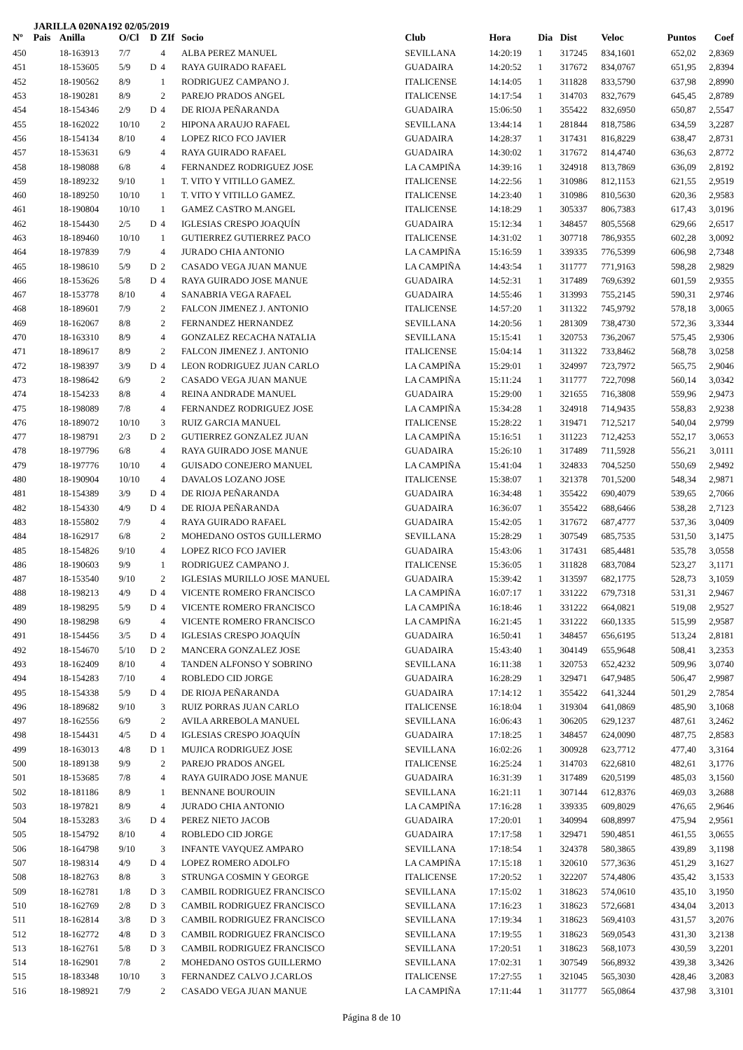JARILLA 020NA192 02/05/2019
| Nº | Pais | Anilla | O/Cl | D | ZIf | Socio | Club | Hora | Dia | Dist | Veloc | Puntos | Coef |
| --- | --- | --- | --- | --- | --- | --- | --- | --- | --- | --- | --- | --- | --- |
| 450 | | 18-163913 | 7/7 | | 4 | ALBA PEREZ MANUEL | SEVILLANA | 14:20:19 | 1 | 317245 | 834,1601 | 652,02 | 2,8369 |
| 451 | | 18-153605 | 5/9 | D | 4 | RAYA GUIRADO RAFAEL | GUADAIRA | 14:20:52 | 1 | 317672 | 834,0767 | 651,95 | 2,8394 |
| 452 | | 18-190562 | 8/9 | | 1 | RODRIGUEZ CAMPANO J. | ITALICENSE | 14:14:05 | 1 | 311828 | 833,5790 | 637,98 | 2,8990 |
| 453 | | 18-190281 | 8/9 | | 2 | PAREJO PRADOS ANGEL | ITALICENSE | 14:17:54 | 1 | 314703 | 832,7679 | 645,45 | 2,8789 |
| 454 | | 18-154346 | 2/9 | D | 4 | DE RIOJA PEÑARANDA | GUADAIRA | 15:06:50 | 1 | 355422 | 832,6950 | 650,87 | 2,5547 |
| 455 | | 18-162022 | 10/10 | | 2 | HIPONA ARAUJO RAFAEL | SEVILLANA | 13:44:14 | 1 | 281844 | 818,7586 | 634,59 | 3,2287 |
| 456 | | 18-154134 | 8/10 | | 4 | LOPEZ RICO FCO JAVIER | GUADAIRA | 14:28:37 | 1 | 317431 | 816,8229 | 638,47 | 2,8731 |
| 457 | | 18-153631 | 6/9 | | 4 | RAYA GUIRADO RAFAEL | GUADAIRA | 14:30:02 | 1 | 317672 | 814,4740 | 636,63 | 2,8772 |
| 458 | | 18-198088 | 6/8 | | 4 | FERNANDEZ RODRIGUEZ JOSE | LA CAMPIÑA | 14:39:16 | 1 | 324918 | 813,7869 | 636,09 | 2,8192 |
| 459 | | 18-189232 | 9/10 | | 1 | T. VITO Y VITILLO GAMEZ. | ITALICENSE | 14:22:56 | 1 | 310986 | 812,1153 | 621,55 | 2,9519 |
| 460 | | 18-189250 | 10/10 | | 1 | T. VITO Y VITILLO GAMEZ. | ITALICENSE | 14:23:40 | 1 | 310986 | 810,5630 | 620,36 | 2,9583 |
| 461 | | 18-190804 | 10/10 | | 1 | GAMEZ CASTRO M.ANGEL | ITALICENSE | 14:18:29 | 1 | 305337 | 806,7383 | 617,43 | 3,0196 |
| 462 | | 18-154430 | 2/5 | D | 4 | IGLESIAS CRESPO JOAQUÍN | GUADAIRA | 15:12:34 | 1 | 348457 | 805,5568 | 629,66 | 2,6517 |
| 463 | | 18-189460 | 10/10 | | 1 | GUTIERREZ GUTIERREZ PACO | ITALICENSE | 14:31:02 | 1 | 307718 | 786,9355 | 602,28 | 3,0092 |
| 464 | | 18-197839 | 7/9 | | 4 | JURADO CHIA ANTONIO | LA CAMPIÑA | 15:16:59 | 1 | 339335 | 776,5399 | 606,98 | 2,7348 |
| 465 | | 18-198610 | 5/9 | D | 2 | CASADO VEGA JUAN MANUE | LA CAMPIÑA | 14:43:54 | 1 | 311777 | 771,9163 | 598,28 | 2,9829 |
| 466 | | 18-153626 | 5/8 | D | 4 | RAYA GUIRADO JOSE MANUE | GUADAIRA | 14:52:31 | 1 | 317489 | 769,6392 | 601,59 | 2,9355 |
| 467 | | 18-153778 | 8/10 | | 4 | SANABRIA VEGA RAFAEL | GUADAIRA | 14:55:46 | 1 | 313993 | 755,2145 | 590,31 | 2,9746 |
| 468 | | 18-189601 | 7/9 | | 2 | FALCON JIMENEZ J. ANTONIO | ITALICENSE | 14:57:20 | 1 | 311322 | 745,9792 | 578,18 | 3,0065 |
| 469 | | 18-162067 | 8/8 | | 2 | FERNANDEZ HERNANDEZ | SEVILLANA | 14:20:56 | 1 | 281309 | 738,4730 | 572,36 | 3,3344 |
| 470 | | 18-163310 | 8/9 | | 4 | GONZALEZ RECACHA NATALIA | SEVILLANA | 15:15:41 | 1 | 320753 | 736,2067 | 575,45 | 2,9306 |
| 471 | | 18-189617 | 8/9 | | 2 | FALCON JIMENEZ J. ANTONIO | ITALICENSE | 15:04:14 | 1 | 311322 | 733,8462 | 568,78 | 3,0258 |
| 472 | | 18-198397 | 3/9 | D | 4 | LEON RODRIGUEZ JUAN CARLO | LA CAMPIÑA | 15:29:01 | 1 | 324997 | 723,7972 | 565,75 | 2,9046 |
| 473 | | 18-198642 | 6/9 | | 2 | CASADO VEGA JUAN MANUE | LA CAMPIÑA | 15:11:24 | 1 | 311777 | 722,7098 | 560,14 | 3,0342 |
| 474 | | 18-154233 | 8/8 | | 4 | REINA ANDRADE MANUEL | GUADAIRA | 15:29:00 | 1 | 321655 | 716,3808 | 559,96 | 2,9473 |
| 475 | | 18-198089 | 7/8 | | 4 | FERNANDEZ RODRIGUEZ JOSE | LA CAMPIÑA | 15:34:28 | 1 | 324918 | 714,9435 | 558,83 | 2,9238 |
| 476 | | 18-189072 | 10/10 | | 3 | RUIZ GARCIA MANUEL | ITALICENSE | 15:28:22 | 1 | 319471 | 712,5217 | 540,04 | 2,9799 |
| 477 | | 18-198791 | 2/3 | D | 2 | GUTIERREZ GONZALEZ JUAN | LA CAMPIÑA | 15:16:51 | 1 | 311223 | 712,4253 | 552,17 | 3,0653 |
| 478 | | 18-197796 | 6/8 | | 4 | RAYA GUIRADO JOSE MANUE | GUADAIRA | 15:26:10 | 1 | 317489 | 711,5928 | 556,21 | 3,0111 |
| 479 | | 18-197776 | 10/10 | | 4 | GUISADO CONEJERO MANUEL | LA CAMPIÑA | 15:41:04 | 1 | 324833 | 704,5250 | 550,69 | 2,9492 |
| 480 | | 18-190904 | 10/10 | | 4 | DAVALOS LOZANO JOSE | ITALICENSE | 15:38:07 | 1 | 321378 | 701,5200 | 548,34 | 2,9871 |
| 481 | | 18-154389 | 3/9 | D | 4 | DE RIOJA PEÑARANDA | GUADAIRA | 16:34:48 | 1 | 355422 | 690,4079 | 539,65 | 2,7066 |
| 482 | | 18-154330 | 4/9 | D | 4 | DE RIOJA PEÑARANDA | GUADAIRA | 16:36:07 | 1 | 355422 | 688,6466 | 538,28 | 2,7123 |
| 483 | | 18-155802 | 7/9 | | 4 | RAYA GUIRADO RAFAEL | GUADAIRA | 15:42:05 | 1 | 317672 | 687,4777 | 537,36 | 3,0409 |
| 484 | | 18-162917 | 6/8 | | 2 | MOHEDANO OSTOS GUILLERMO | SEVILLANA | 15:28:29 | 1 | 307549 | 685,7535 | 531,50 | 3,1475 |
| 485 | | 18-154826 | 9/10 | | 4 | LOPEZ RICO FCO JAVIER | GUADAIRA | 15:43:06 | 1 | 317431 | 685,4481 | 535,78 | 3,0558 |
| 486 | | 18-190603 | 9/9 | | 1 | RODRIGUEZ CAMPANO J. | ITALICENSE | 15:36:05 | 1 | 311828 | 683,7084 | 523,27 | 3,1171 |
| 487 | | 18-153540 | 9/10 | | 2 | IGLESIAS MURILLO JOSE MANUEL | GUADAIRA | 15:39:42 | 1 | 313597 | 682,1775 | 528,73 | 3,1059 |
| 488 | | 18-198213 | 4/9 | D | 4 | VICENTE ROMERO FRANCISCO | LA CAMPIÑA | 16:07:17 | 1 | 331222 | 679,7318 | 531,31 | 2,9467 |
| 489 | | 18-198295 | 5/9 | D | 4 | VICENTE ROMERO FRANCISCO | LA CAMPIÑA | 16:18:46 | 1 | 331222 | 664,0821 | 519,08 | 2,9527 |
| 490 | | 18-198298 | 6/9 | | 4 | VICENTE ROMERO FRANCISCO | LA CAMPIÑA | 16:21:45 | 1 | 331222 | 660,1335 | 515,99 | 2,9587 |
| 491 | | 18-154456 | 3/5 | D | 4 | IGLESIAS CRESPO JOAQUÍN | GUADAIRA | 16:50:41 | 1 | 348457 | 656,6195 | 513,24 | 2,8181 |
| 492 | | 18-154670 | 5/10 | D | 2 | MANCERA GONZALEZ JOSE | GUADAIRA | 15:43:40 | 1 | 304149 | 655,9648 | 508,41 | 3,2353 |
| 493 | | 18-162409 | 8/10 | | 4 | TANDEN ALFONSO Y SOBRINO | SEVILLANA | 16:11:38 | 1 | 320753 | 652,4232 | 509,96 | 3,0740 |
| 494 | | 18-154283 | 7/10 | | 4 | ROBLEDO CID JORGE | GUADAIRA | 16:28:29 | 1 | 329471 | 647,9485 | 506,47 | 2,9987 |
| 495 | | 18-154338 | 5/9 | D | 4 | DE RIOJA PEÑARANDA | GUADAIRA | 17:14:12 | 1 | 355422 | 641,3244 | 501,29 | 2,7854 |
| 496 | | 18-189682 | 9/10 | | 3 | RUIZ PORRAS JUAN CARLO | ITALICENSE | 16:18:04 | 1 | 319304 | 641,0869 | 485,90 | 3,1068 |
| 497 | | 18-162556 | 6/9 | | 2 | AVILA ARREBOLA MANUEL | SEVILLANA | 16:06:43 | 1 | 306205 | 629,1237 | 487,61 | 3,2462 |
| 498 | | 18-154431 | 4/5 | D | 4 | IGLESIAS CRESPO JOAQUÍN | GUADAIRA | 17:18:25 | 1 | 348457 | 624,0090 | 487,75 | 2,8583 |
| 499 | | 18-163013 | 4/8 | D | 1 | MUJICA RODRIGUEZ JOSE | SEVILLANA | 16:02:26 | 1 | 300928 | 623,7712 | 477,40 | 3,3164 |
| 500 | | 18-189138 | 9/9 | | 2 | PAREJO PRADOS ANGEL | ITALICENSE | 16:25:24 | 1 | 314703 | 622,6810 | 482,61 | 3,1776 |
| 501 | | 18-153685 | 7/8 | | 4 | RAYA GUIRADO JOSE MANUE | GUADAIRA | 16:31:39 | 1 | 317489 | 620,5199 | 485,03 | 3,1560 |
| 502 | | 18-181186 | 8/9 | | 1 | BENNANE BOUROUIN | SEVILLANA | 16:21:11 | 1 | 307144 | 612,8376 | 469,03 | 3,2688 |
| 503 | | 18-197821 | 8/9 | | 4 | JURADO CHIA ANTONIO | LA CAMPIÑA | 17:16:28 | 1 | 339335 | 609,8029 | 476,65 | 2,9646 |
| 504 | | 18-153283 | 3/6 | D | 4 | PEREZ NIETO JACOB | GUADAIRA | 17:20:01 | 1 | 340994 | 608,8997 | 475,94 | 2,9561 |
| 505 | | 18-154792 | 8/10 | | 4 | ROBLEDO CID JORGE | GUADAIRA | 17:17:58 | 1 | 329471 | 590,4851 | 461,55 | 3,0655 |
| 506 | | 18-164798 | 9/10 | | 3 | INFANTE VAYQUEZ AMPARO | SEVILLANA | 17:18:54 | 1 | 324378 | 580,3865 | 439,89 | 3,1198 |
| 507 | | 18-198314 | 4/9 | D | 4 | LOPEZ ROMERO ADOLFO | LA CAMPIÑA | 17:15:18 | 1 | 320610 | 577,3636 | 451,29 | 3,1627 |
| 508 | | 18-182763 | 8/8 | | 3 | STRUNGA COSMIN Y GEORGE | ITALICENSE | 17:20:52 | 1 | 322207 | 574,4806 | 435,42 | 3,1533 |
| 509 | | 18-162781 | 1/8 | D | 3 | CAMBIL RODRIGUEZ FRANCISCO | SEVILLANA | 17:15:02 | 1 | 318623 | 574,0610 | 435,10 | 3,1950 |
| 510 | | 18-162769 | 2/8 | D | 3 | CAMBIL RODRIGUEZ FRANCISCO | SEVILLANA | 17:16:23 | 1 | 318623 | 572,6681 | 434,04 | 3,2013 |
| 511 | | 18-162814 | 3/8 | D | 3 | CAMBIL RODRIGUEZ FRANCISCO | SEVILLANA | 17:19:34 | 1 | 318623 | 569,4103 | 431,57 | 3,2076 |
| 512 | | 18-162772 | 4/8 | D | 3 | CAMBIL RODRIGUEZ FRANCISCO | SEVILLANA | 17:19:55 | 1 | 318623 | 569,0543 | 431,30 | 3,2138 |
| 513 | | 18-162761 | 5/8 | D | 3 | CAMBIL RODRIGUEZ FRANCISCO | SEVILLANA | 17:20:51 | 1 | 318623 | 568,1073 | 430,59 | 3,2201 |
| 514 | | 18-162901 | 7/8 | | 2 | MOHEDANO OSTOS GUILLERMO | SEVILLANA | 17:02:31 | 1 | 307549 | 566,8932 | 439,38 | 3,3426 |
| 515 | | 18-183348 | 10/10 | | 3 | FERNANDEZ CALVO J.CARLOS | ITALICENSE | 17:27:55 | 1 | 321045 | 565,3030 | 428,46 | 3,2083 |
| 516 | | 18-198921 | 7/9 | | 2 | CASADO VEGA JUAN MANUE | LA CAMPIÑA | 17:11:44 | 1 | 311777 | 565,0864 | 437,98 | 3,3101 |
Página 8 de 10